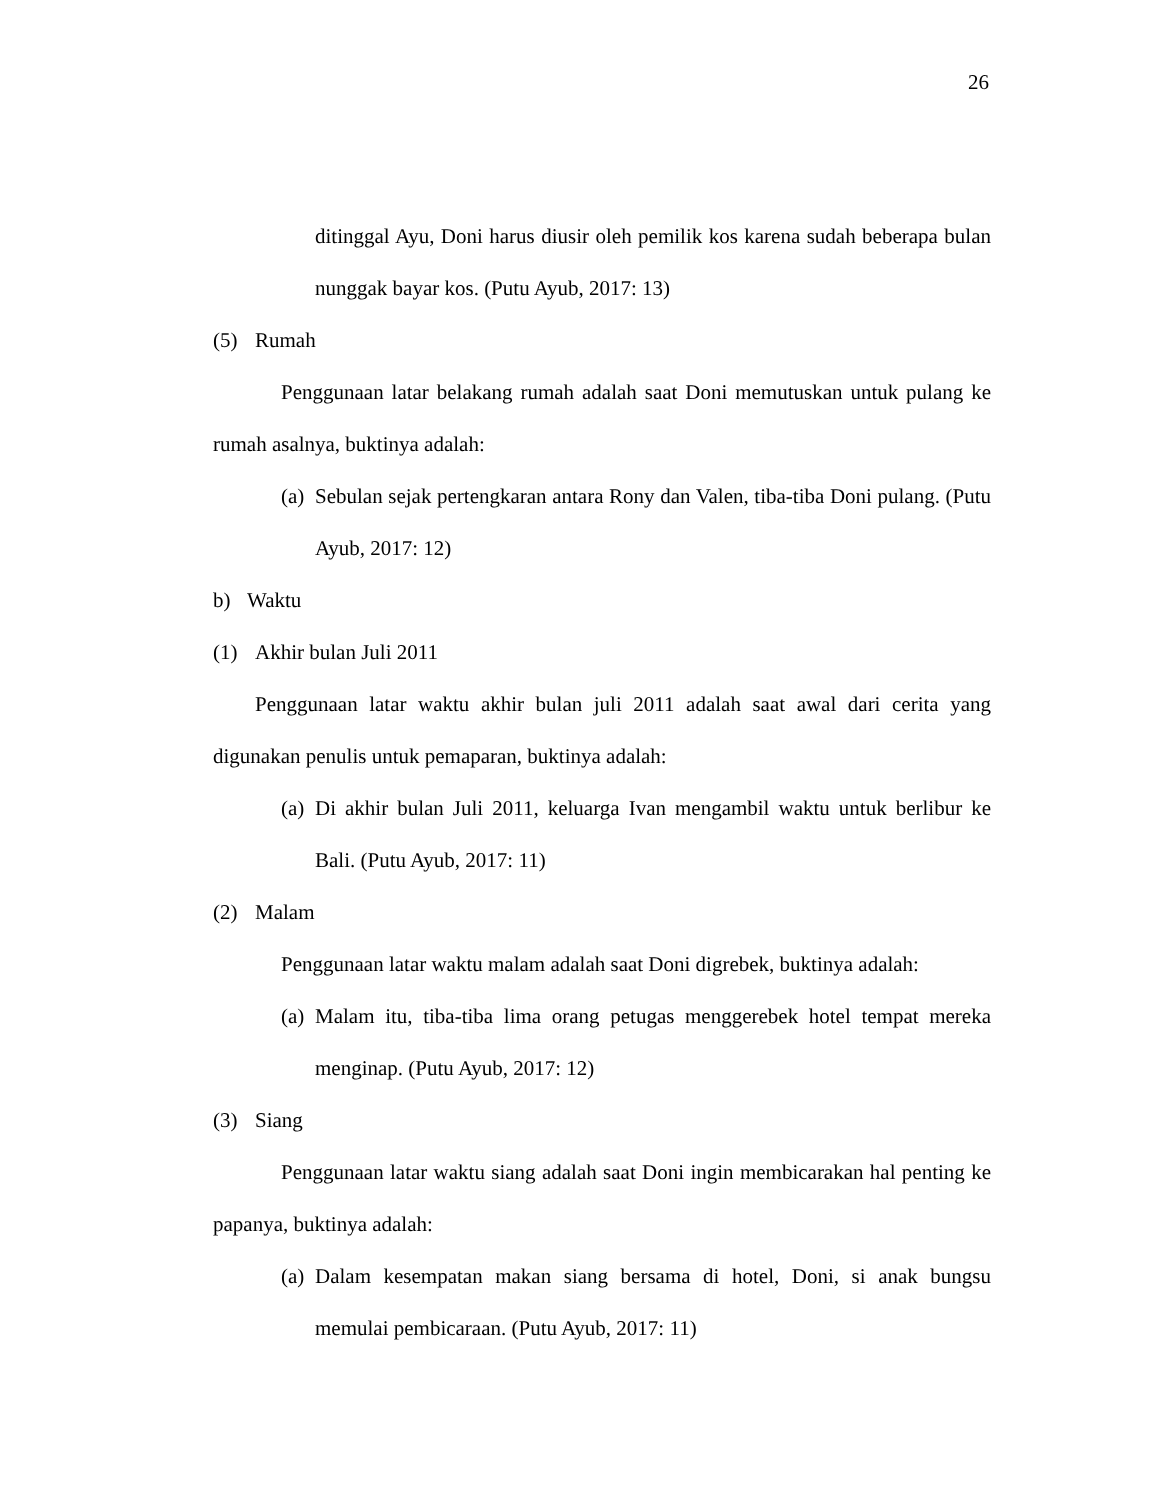26
ditinggal Ayu, Doni harus diusir oleh pemilik kos karena sudah beberapa bulan nunggak bayar kos. (Putu Ayub, 2017: 13)
(5) Rumah
Penggunaan latar belakang rumah adalah saat Doni memutuskan untuk pulang ke rumah asalnya, buktinya adalah:
(a)
Sebulan sejak pertengkaran antara Rony dan Valen, tiba-tiba Doni pulang. (Putu Ayub, 2017: 12)
b) Waktu
(1) Akhir bulan Juli 2011
Penggunaan latar waktu akhir bulan juli 2011 adalah saat awal dari cerita yang digunakan penulis untuk pemaparan, buktinya adalah:
(a)
Di akhir bulan Juli 2011, keluarga Ivan mengambil waktu untuk berlibur ke Bali. (Putu Ayub, 2017: 11)
(2) Malam
Penggunaan latar waktu malam adalah saat Doni digrebek, buktinya adalah:
(a)
Malam itu, tiba-tiba lima orang petugas menggerebek hotel tempat mereka menginap. (Putu Ayub, 2017: 12)
(3) Siang
Penggunaan latar waktu siang adalah saat Doni ingin membicarakan hal penting ke papanya, buktinya adalah:
(a)
Dalam kesempatan makan siang bersama di hotel, Doni, si anak bungsu memulai pembicaraan. (Putu Ayub, 2017: 11)